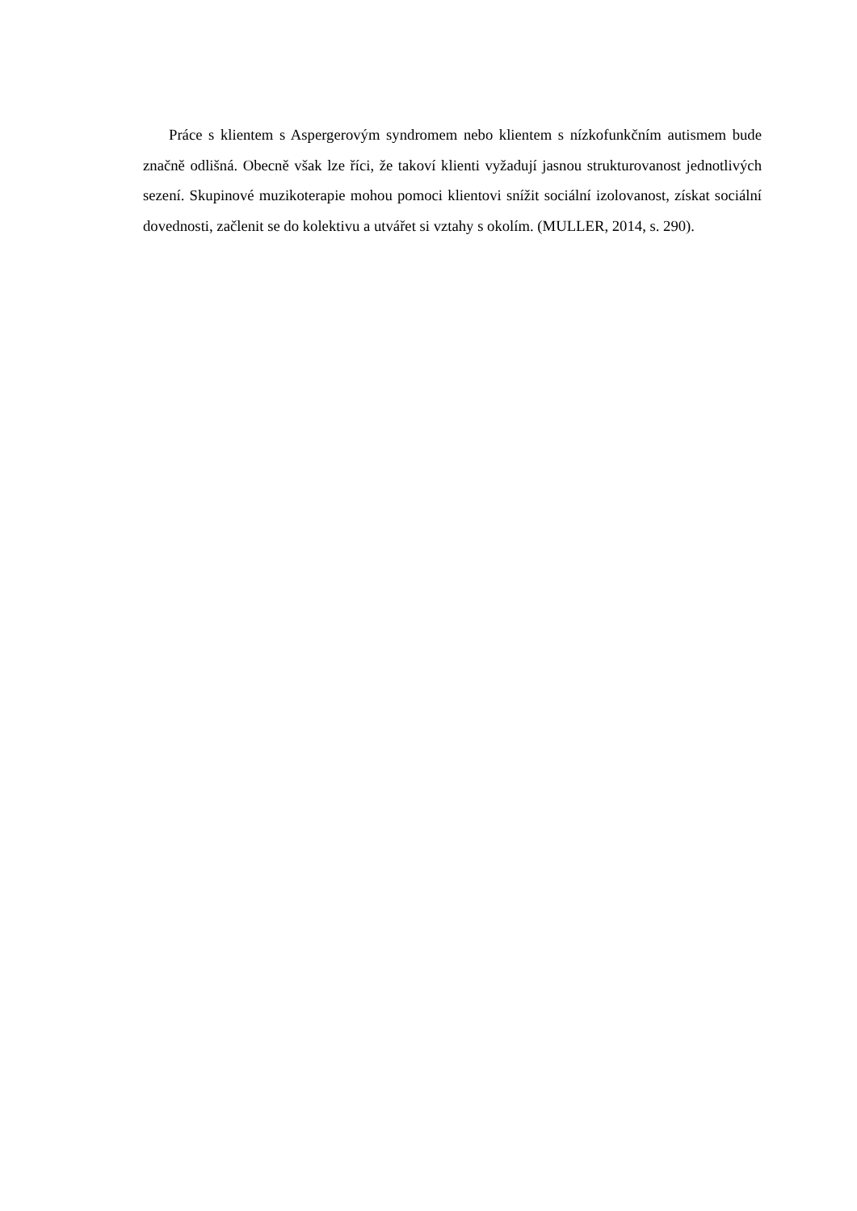Práce s klientem s Aspergerovým syndromem nebo klientem s nízkofunkčním autismem bude značně odlišná. Obecně však lze říci, že takoví klienti vyžadují jasnou strukturovanost jednotlivých sezení. Skupinové muzikoterapie mohou pomoci klientovi snížit sociální izolovanost, získat sociální dovednosti, začlenit se do kolektivu a utvářet si vztahy s okolím. (MULLER, 2014, s. 290).